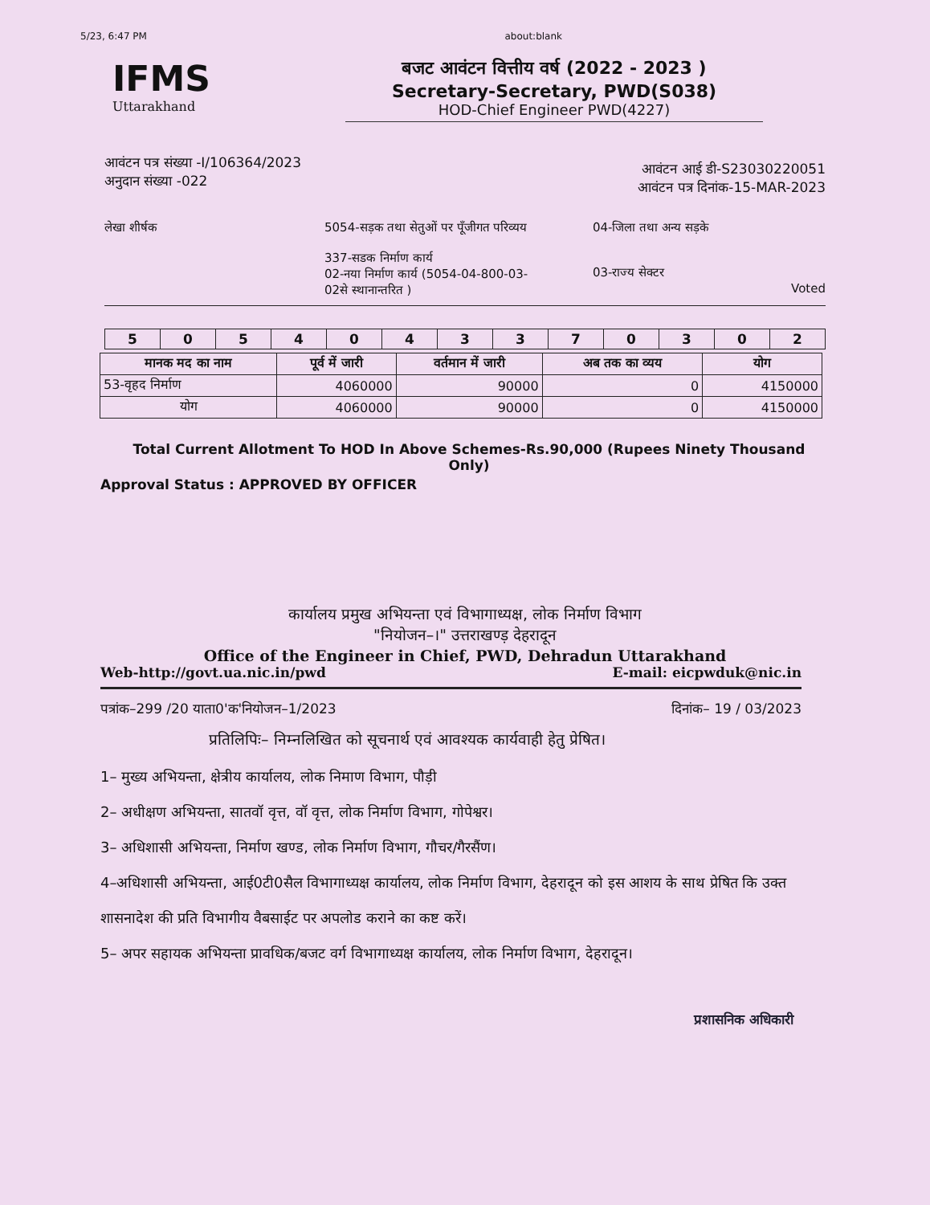5/23, 6:47 PM about:blank
IFMS
Uttarakhand
बजट आवंटन वित्तीय वर्ष (2022 - 2023 )
Secretary-Secretary, PWD(S038)
HOD-Chief Engineer PWD(4227)
आवंटन पत्र संख्या -I/106364/2023
अनुदान संख्या -022
आवंटन आई डी-S23030220051
आवंटन पत्र दिनांक-15-MAR-2023
लेखा शीर्षक 5054-सड़क तथा सेतुओं पर पूँजीगत परिव्यय
337-सडक निर्माण कार्य
02-नया निर्माण कार्य (5054-04-800-03-02से स्थानान्तरित )
04-जिला तथा अन्य सड़के
03-राज्य सेक्टर
Voted
| 5 | 0 | 5 | 4 | 0 | 4 | 3 | 3 | 7 | 0 | 3 | 0 | 2 |
| मानक मद का नाम | पूर्व में जारी | वर्तमान में जारी | अब तक का व्यय | योग |
| --- | --- | --- | --- | --- |
| 53-वृहद निर्माण | 4060000 | 90000 | 0 | 4150000 |
| योग | 4060000 | 90000 | 0 | 4150000 |
Total Current Allotment To HOD In Above Schemes-Rs.90,000 (Rupees Ninety Thousand Only)
Approval Status : APPROVED BY OFFICER
कार्यालय प्रमुख अभियन्ता एवं विभागाध्यक्ष, लोक निर्माण विभाग
"नियोजन–।" उत्तराखण्ड़ देहरादून
Office of the Engineer in Chief, PWD, Dehradun Uttarakhand
Web-http://govt.ua.nic.in/pwd E-mail: eicpwduk@nic.in
पत्रांक–299 /20 याता0'क'नियोजन–1/2023 दिनांक– 19 / 03/2023
प्रतिलिपिः– निम्नलिखित को सूचनार्थ एवं आवश्यक कार्यवाही हेतु प्रेषित।
1– मुख्य अभियन्ता, क्षेत्रीय कार्यालय, लोक निमाण विभाग, पौड़ी
2– अधीक्षण अभियन्ता, सातवॉ वृत्त, वॉ वृत्त, लोक निर्माण विभाग, गोपेश्वर।
3– अधिशासी अभियन्ता, निर्माण खण्ड, लोक निर्माण विभाग, गौचर/गैरसैंण।
4–अधिशासी अभियन्ता, आई0टी0सैल विभागाध्यक्ष कार्यालय, लोक निर्माण विभाग, देहरादून को इस आशय के साथ प्रेषित कि उक्त शासनादेश की प्रति विभागीय वैबसाईट पर अपलोड कराने का कष्ट करें।
5– अपर सहायक अभियन्ता प्रावधिक/बजट वर्ग विभागाध्यक्ष कार्यालय, लोक निर्माण विभाग, देहरादून।
प्रशासनिक अधिकारी